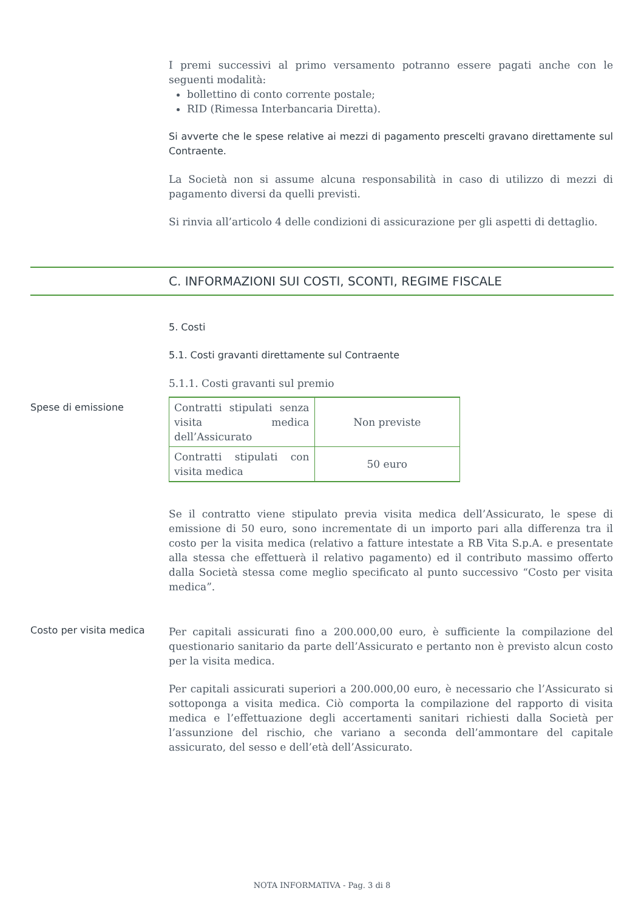I premi successivi al primo versamento potranno essere pagati anche con le seguenti modalità:
bollettino di conto corrente postale;
RID (Rimessa Interbancaria Diretta).
Si avverte che le spese relative ai mezzi di pagamento prescelti gravano direttamente sul Contraente.
La Società non si assume alcuna responsabilità in caso di utilizzo di mezzi di pagamento diversi da quelli previsti.
Si rinvia all’articolo 4 delle condizioni di assicurazione per gli aspetti di dettaglio.
C. INFORMAZIONI SUI COSTI, SCONTI, REGIME FISCALE
5. Costi
5.1. Costi gravanti direttamente sul Contraente
5.1.1. Costi gravanti sul premio
Spese di emissione
| Contratti stipulati senza visita medica dell’Assicurato | Non previste |
| Contratti stipulati con visita medica | 50 euro |
Se il contratto viene stipulato previa visita medica dell’Assicurato, le spese di emissione di 50 euro, sono incrementate di un importo pari alla differenza tra il costo per la visita medica (relativo a fatture intestate a RB Vita S.p.A. e presentate alla stessa che effettuerà il relativo pagamento) ed il contributo massimo offerto dalla Società stessa come meglio specificato al punto successivo “Costo per visita medica”.
Costo per visita medica
Per capitali assicurati fino a 200.000,00 euro, è sufficiente la compilazione del questionario sanitario da parte dell’Assicurato e pertanto non è previsto alcun costo per la visita medica.
Per capitali assicurati superiori a 200.000,00 euro, è necessario che l’Assicurato si sottoponga a visita medica. Ciò comporta la compilazione del rapporto di visita medica e l’effettuazione degli accertamenti sanitari richiesti dalla Società per l’assunzione del rischio, che variano a seconda dell’ammontare del capitale assicurato, del sesso e dell’età dell’Assicurato.
NOTA INFORMATIVA - Pag. 3 di 8